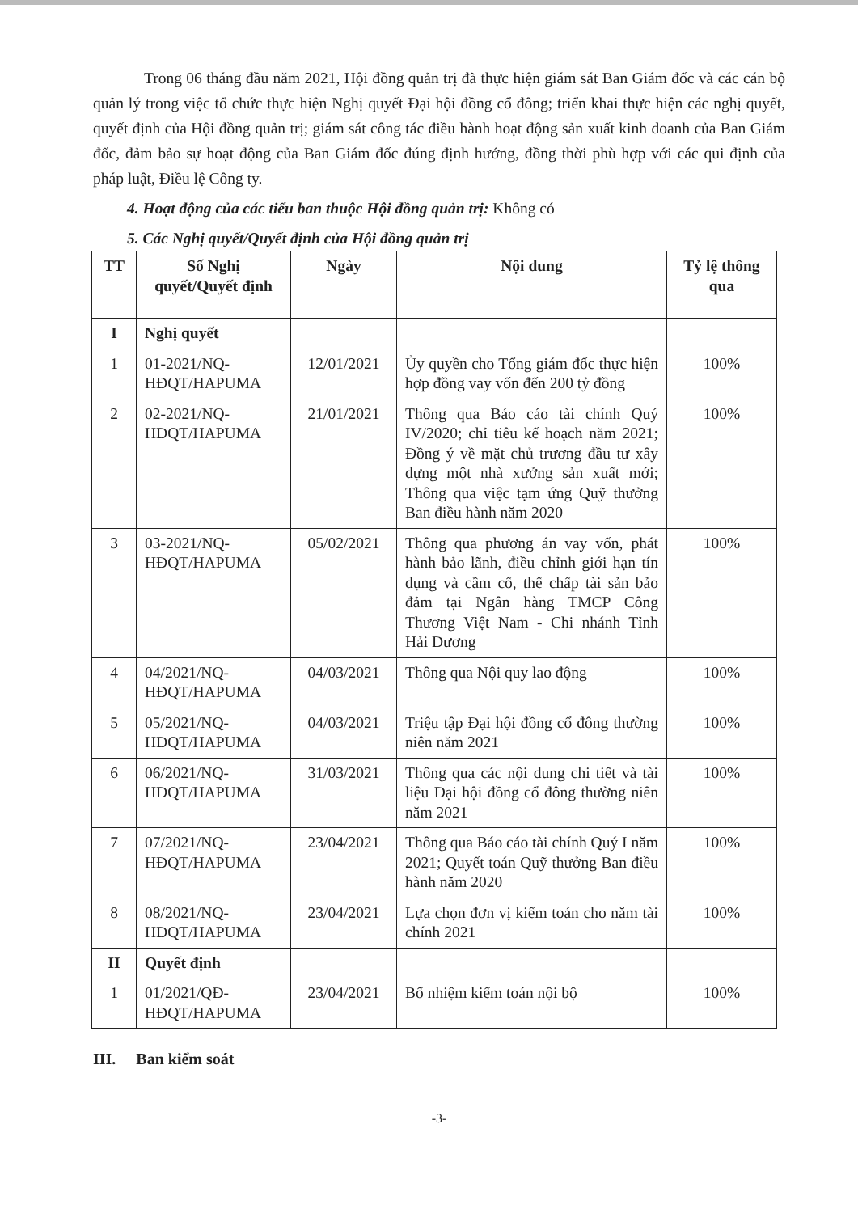Trong 06 tháng đầu năm 2021, Hội đồng quản trị đã thực hiện giám sát Ban Giám đốc và các cán bộ quản lý trong việc tổ chức thực hiện Nghị quyết Đại hội đồng cổ đông; triển khai thực hiện các nghị quyết, quyết định của Hội đồng quản trị; giám sát công tác điều hành hoạt động sản xuất kinh doanh của Ban Giám đốc, đảm bảo sự hoạt động của Ban Giám đốc đúng định hướng, đồng thời phù hợp với các qui định của pháp luật, Điều lệ Công ty.
4. Hoạt động của các tiểu ban thuộc Hội đồng quản trị: Không có
5. Các Nghị quyết/Quyết định của Hội đồng quản trị
| TT | Số Nghị quyết/Quyết định | Ngày | Nội dung | Tỷ lệ thông qua |
| --- | --- | --- | --- | --- |
| I | Nghị quyết | | | |
| 1 | 01-2021/NQ-HĐQT/HAPUMA | 12/01/2021 | Ủy quyền cho Tổng giám đốc thực hiện hợp đồng vay vốn đến 200 tỷ đồng | 100% |
| 2 | 02-2021/NQ-HĐQT/HAPUMA | 21/01/2021 | Thông qua Báo cáo tài chính Quý IV/2020; chỉ tiêu kế hoạch năm 2021; Đồng ý về mặt chủ trương đầu tư xây dựng một nhà xưởng sản xuất mới; Thông qua việc tạm ứng Quỹ thưởng Ban điều hành năm 2020 | 100% |
| 3 | 03-2021/NQ-HĐQT/HAPUMA | 05/02/2021 | Thông qua phương án vay vốn, phát hành bảo lãnh, điều chỉnh giới hạn tín dụng và cầm cố, thế chấp tài sản bảo đảm tại Ngân hàng TMCP Công Thương Việt Nam - Chi nhánh Tỉnh Hải Dương | 100% |
| 4 | 04/2021/NQ-HĐQT/HAPUMA | 04/03/2021 | Thông qua Nội quy lao động | 100% |
| 5 | 05/2021/NQ-HĐQT/HAPUMA | 04/03/2021 | Triệu tập Đại hội đồng cổ đông thường niên năm 2021 | 100% |
| 6 | 06/2021/NQ-HĐQT/HAPUMA | 31/03/2021 | Thông qua các nội dung chi tiết và tài liệu Đại hội đồng cổ đông thường niên năm 2021 | 100% |
| 7 | 07/2021/NQ-HĐQT/HAPUMA | 23/04/2021 | Thông qua Báo cáo tài chính Quý I năm 2021; Quyết toán Quỹ thưởng Ban điều hành năm 2020 | 100% |
| 8 | 08/2021/NQ-HĐQT/HAPUMA | 23/04/2021 | Lựa chọn đơn vị kiểm toán cho năm tài chính 2021 | 100% |
| II | Quyết định | | | |
| 1 | 01/2021/QĐ-HĐQT/HAPUMA | 23/04/2021 | Bổ nhiệm kiểm toán nội bộ | 100% |
III. Ban kiểm soát
-3-